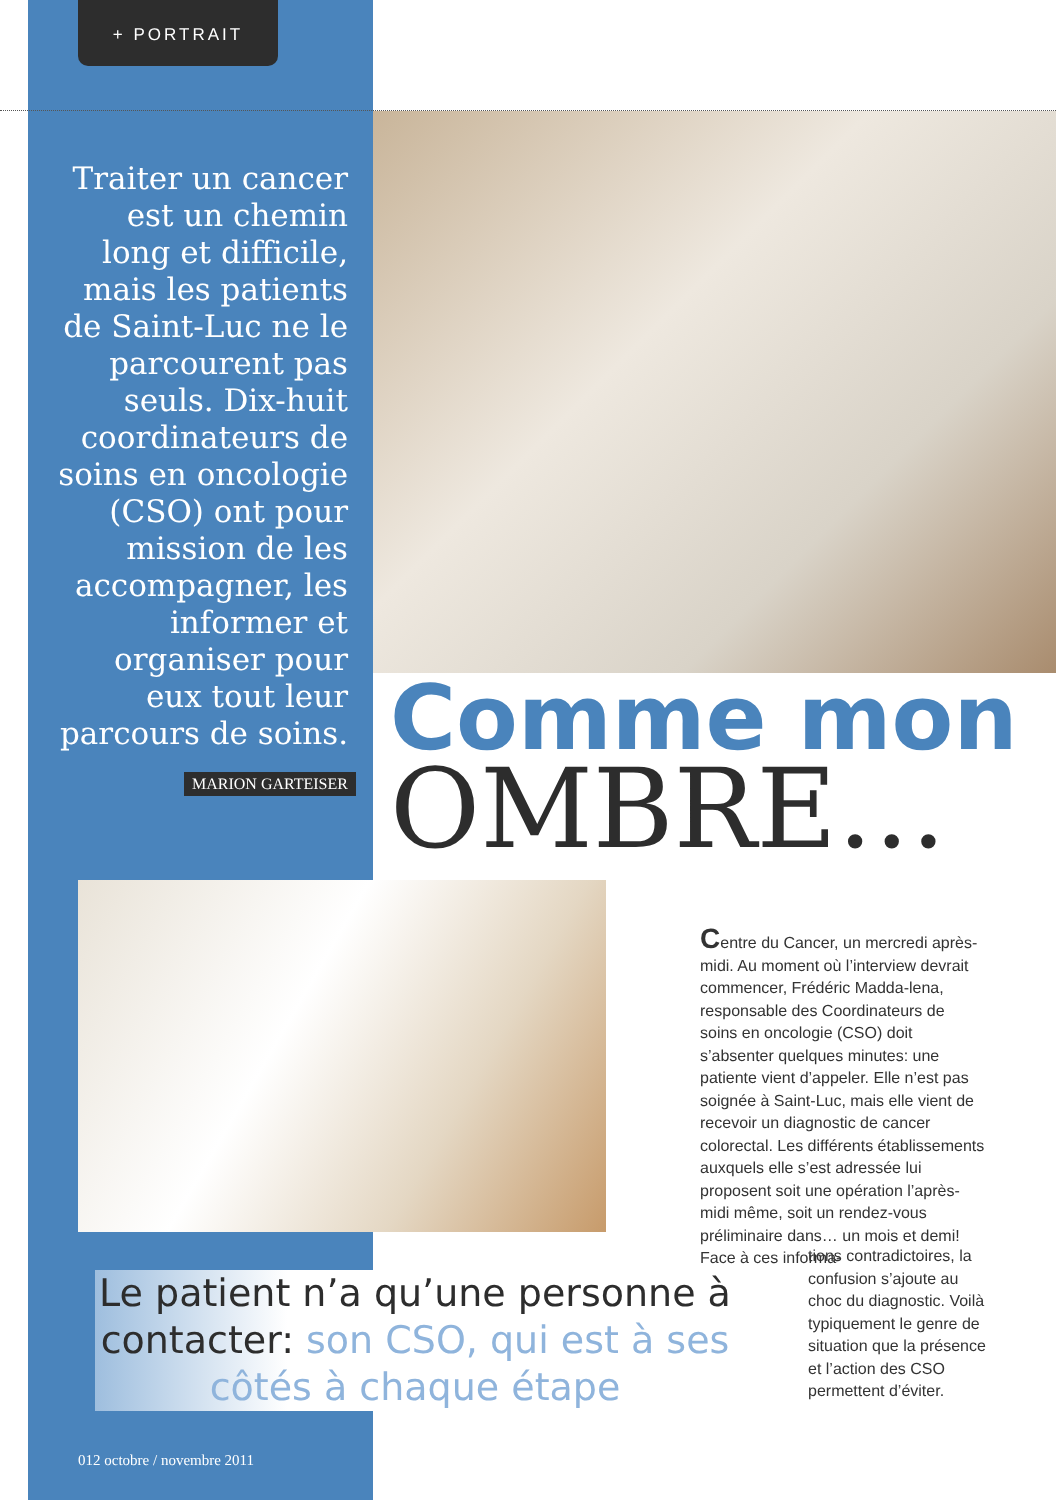+ PORTRAIT
Traiter un cancer est un chemin long et difficile, mais les patients de Saint-Luc ne le parcourent pas seuls. Dix-huit coordinateurs de soins en oncologie (CSO) ont pour mission de les accompagner, les informer et organiser pour eux tout leur parcours de soins.
MARION GARTEISER
Comme mon
OMBRE…
Centre du Cancer, un mercredi après-midi. Au moment où l’interview devrait commencer, Frédéric Madda-lena, responsable des Coordinateurs de soins en oncologie (CSO) doit s’absenter quelques minutes: une patiente vient d’appeler. Elle n’est pas soignée à Saint-Luc, mais elle vient de recevoir un diagnostic de cancer colorectal. Les différents établissements auxquels elle s’est adressée lui proposent soit une opération l’après-midi même, soit un rendez-vous préliminaire dans… un mois et demi! Face à ces informa-
tions contradictoires, la confusion s’ajoute au choc du diagnostic. Voilà typiquement le genre de situation que la présence et l’action des CSO permettent d’éviter.
Le patient n’a qu’une personne à contacter: son CSO, qui est à ses côtés à chaque étape
012 octobre / novembre 2011